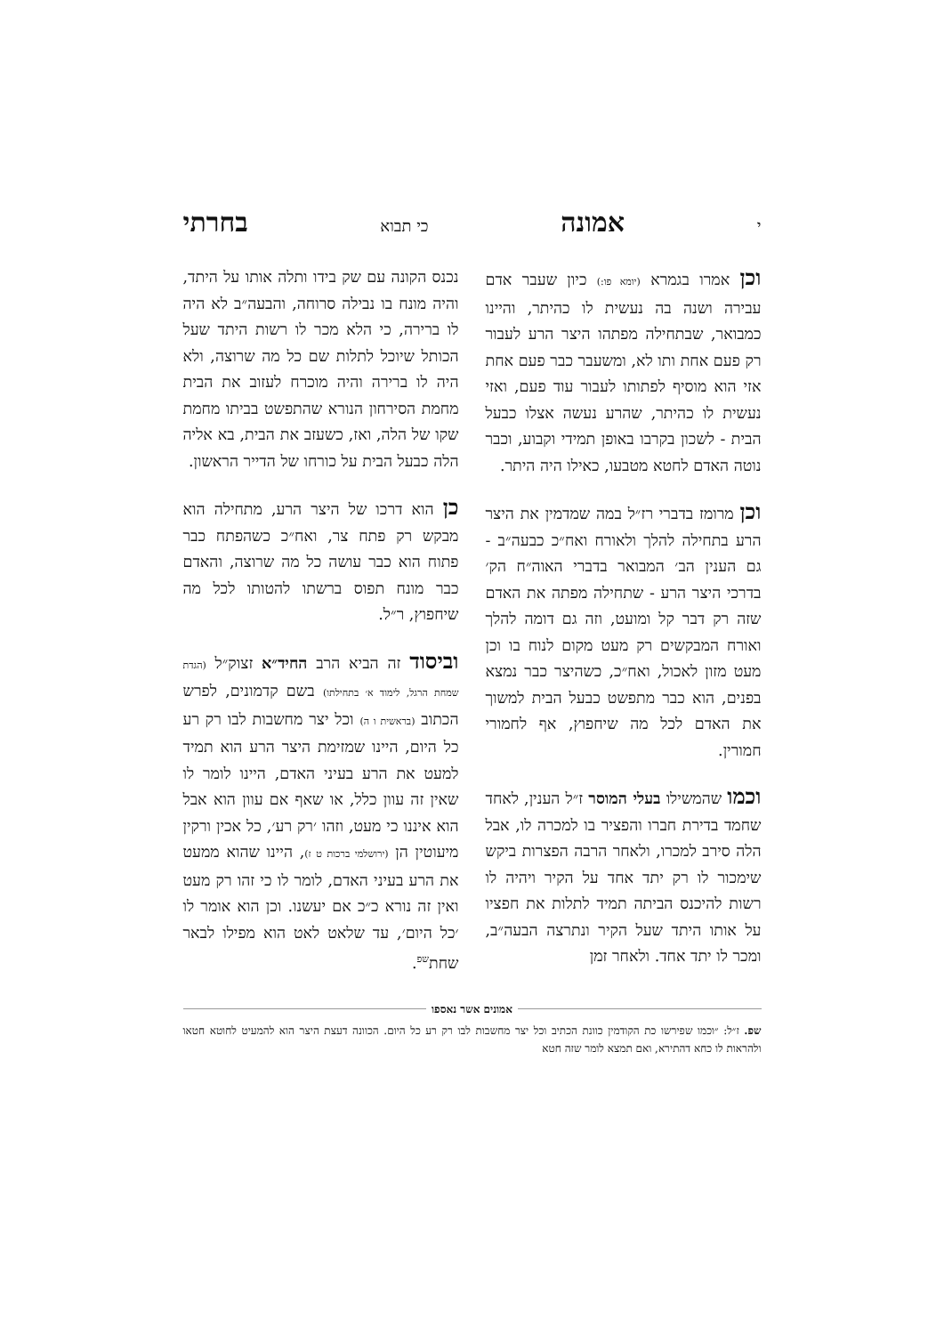יאמונה כי תבוא בחרתי
וכן אמרו בגמרא (יומא פו:) כיון שעבר אדם עבירה ושנה בה נעשית לו כהיתר, והיינו כמבואר, שבתחילה מפתהו היצר הרע לעבור רק פעם אחת ותו לא, ומשעבר כבר פעם אחת אזי הוא מוסיף לפתותו לעבור עוד פעם, ואזי נעשית לו כהיתר, שהרע נעשה אצלו כבעל הבית - לשכון בקרבו באופן תמידי וקבוע, וכבר נוטה האדם לחטא מטבעו, כאילו היה היתר.
וכן מרומז בדברי רז״ל במה שמדמין את היצר הרע בתחילה להלך ולאורח ואח״כ כבעה״ב - גם הענין הב׳ המבואר בדברי האוה״ח הק׳ בדרכי היצר הרע - שתחילה מפתה את האדם שזה רק דבר קל ומועט, וזה גם דומה להלך ואורח המבקשים רק מעט מקום לנוח בו וכן מעט מזון לאכול, ואח״כ, כשהיצר כבר נמצא בפנים, הוא כבר מתפשט כבעל הבית למשוך את האדם לכל מה שיחפוץ, אף לחמורי חמורין.
וכמו שהמשילו בעלי המוסר ז״ל הענין, לאחד שחמד בדירת חברו והפציר בו למכרה לו, אבל הלה סירב למכרו, ולאחר הרבה הפצרות ביקש שימכור לו רק יתד אחד על הקיר ויהיה לו רשות להיכנס הביתה תמיד לתלות את חפציו על אותו היתד שעל הקיר ונתרצה הבעה״ב, ומכר לו יתד אחד. ולאחר זמן
נכנס הקונה עם שק בידו ותלה אותו על היתד, והיה מונח בו נבילה סרוחה, והבעה״ב לא היה לו ברירה, כי הלא מכר לו רשות היתד שעל הכותל שיוכל לתלות שם כל מה שרוצה, ולא היה לו ברירה והיה מוכרח לעזוב את הבית מחמת הסירחון הנורא שהתפשט בביתו מחמת שקו של הלה, ואז, כשעזב את הבית, בא אליה הלה כבעל הבית על כורחו של הדייר הראשון.
כן הוא דרכו של היצר הרע, מתחילה הוא מבקש רק פתח צר, ואח״כ כשהפתח כבר פתוח הוא כבר עושה כל מה שרוצה, והאדם כבר מונח תפוס ברשתו להטותו לכל מה שיחפוץ, ר״ל.
וביסוד זה הביא הרב החיד״א זצוק״ל (הגדת שמחת הרגל, לימוד א׳ בתחילתו) בשם קדמונים, לפרש הכתוב (בראשית ו ה) וכל יצר מחשבות לבו רק רע כל היום, היינו שמזימת היצר הרע הוא תמיד למעט את הרע בעיני האדם, היינו לומר לו שאין זה עוון כלל, או שאף אם עוון הוא אבל הוא איננו כי מעט, וזהו ׳רק רע׳, כל אכין ורקין מיעוטין הן (ירושלמי ברכות ט ז), היינו שהוא ממעט את הרע בעיני האדם, לומר לו כי זהו רק מעט ואין זה נורא כ״כ אם יעשנו. וכן הוא אומר לו ׳כל היום׳, עד שלאט לאט הוא מפילו לבאר שחת<sup>שפ</sup>.
אמונים אשר נאספו
שפ. ז״ל: ״וכמו שפירשו כת הקודמין כוונת הכתיב וכל יצר מחשבות לבו רק רע כל היום. הכוונה דעצת היצר הוא להמעיט לחוטא חטאו ולהראות לו כחא דהתירא, ואם תמצא לומר שזה חטא